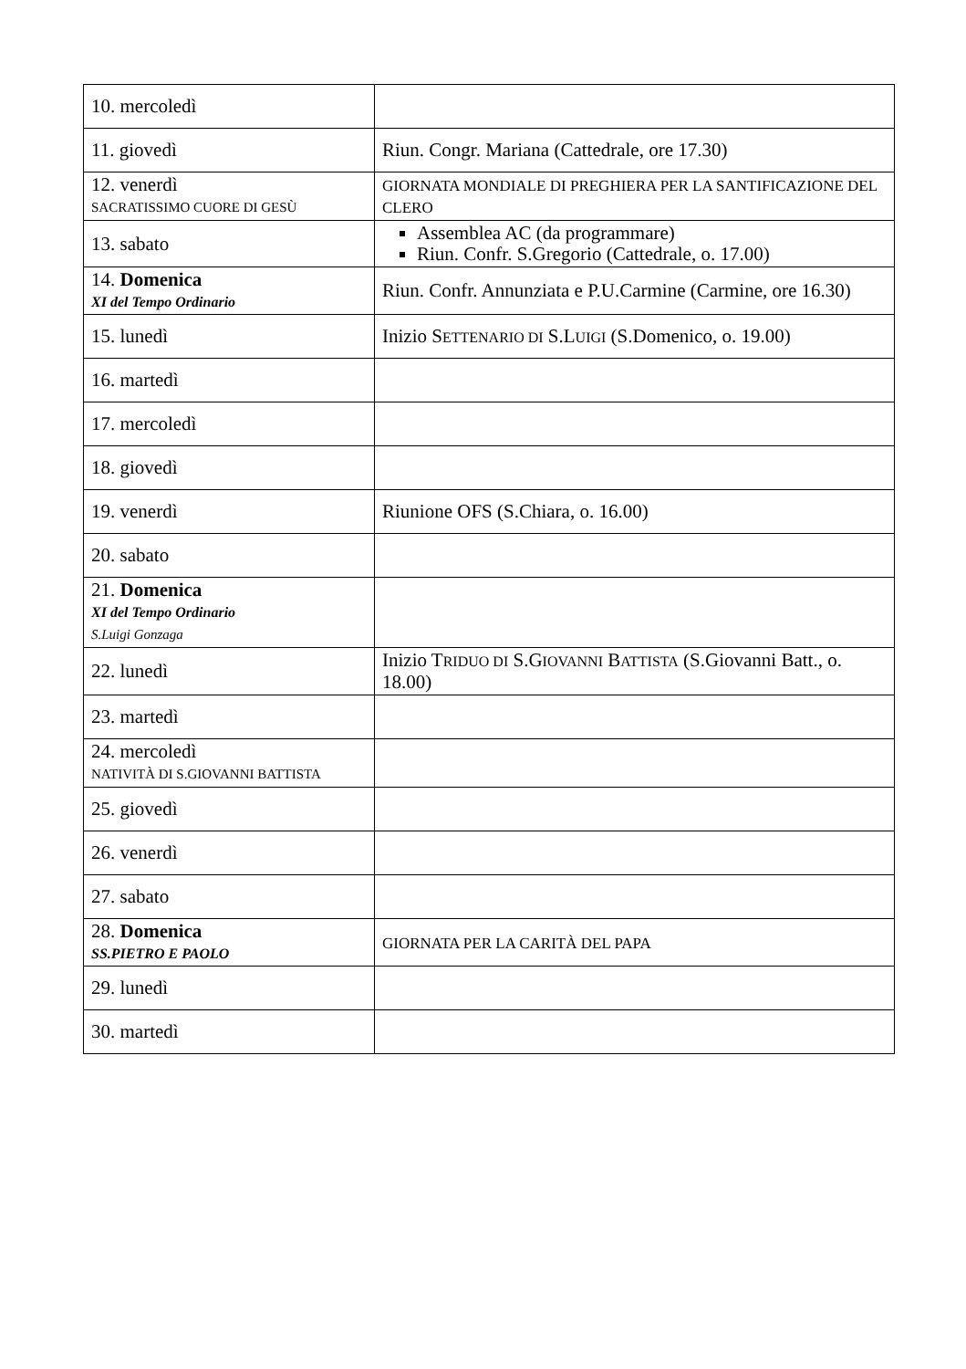| 10. mercoledì | |
| 11. giovedì | Riun. Congr. Mariana (Cattedrale, ore 17.30) |
| 12. venerdì SACRATISSIMO CUORE DI GESÙ | GIORNATA MONDIALE DI PREGHIERA PER LA SANTIFICAZIONE DEL CLERO |
| 13. sabato | Assemblea AC (da programmare) Riun. Confr. S.Gregorio (Cattedrale, o. 17.00) |
| 14. Domenica XI del Tempo Ordinario | Riun. Confr. Annunziata e P.U.Carmine (Carmine, ore 16.30) |
| 15. lunedì | Inizio S ETTENARIO DI S.L UIGI (S.Domenico, o. 19.00) |
| 16. martedì | |
| 17. mercoledì | |
| 18. giovedì | |
| 19. venerdì | Riunione OFS (S.Chiara, o. 16.00) |
| 20. sabato | |
| 21. Domenica XI del Tempo Ordinario S.Luigi Gonzaga | |
| 22. lunedì | Inizio T RIDUO DI S.G IOVANNI B ATTISTA (S.Giovanni Batt., o. 18.00) |
| 23. martedì | |
| 24. mercoledì NATIVITÀ DI S.GIOVANNI BATTISTA | |
| 25. giovedì | |
| 26. venerdì | |
| 27. sabato | |
| 28. Domenica SS.PIETRO E PAOLO | GIORNATA PER LA CARITÀ DEL PAPA |
| 29. lunedì | |
| 30. martedì | |